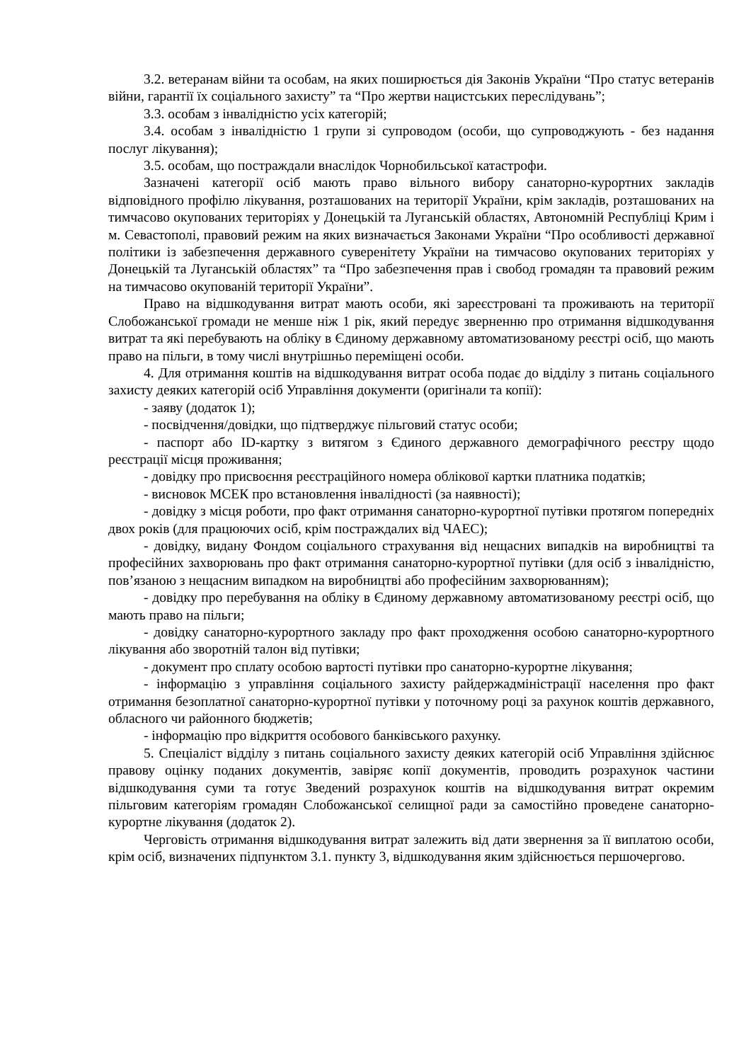3.2. ветеранам війни та особам, на яких поширюється дія Законів України “Про статус ветеранів війни, гарантії їх соціального захисту” та “Про жертви нацистських переслідувань”;
3.3. особам з інвалідністю усіх категорій;
3.4. особам з інвалідністю 1 групи зі супроводом (особи, що супроводжують - без надання послуг лікування);
3.5. особам, що постраждали внаслідок Чорнобильської катастрофи.
Зазначені категорії осіб мають право вільного вибору санаторно-курортних закладів відповідного профілю лікування, розташованих на території України, крім закладів, розташованих на тимчасово окупованих територіях у Донецькій та Луганській областях, Автономній Республіці Крим і м. Севастополі, правовий режим на яких визначається Законами України “Про особливості державної політики із забезпечення державного суверенітету України на тимчасово окупованих територіях у Донецькій та Луганській областях” та “Про забезпечення прав і свобод громадян та правовий режим на тимчасово окупованій території України”.
Право на відшкодування витрат мають особи, які зареєстровані та проживають на території Слобожанської громади не менше ніж 1 рік, який передує зверненню про отримання відшкодування витрат та які перебувають на обліку в Єдиному державному автоматизованому реєстрі осіб, що мають право на пільги, в тому числі внутрішньо переміщені особи.
4. Для отримання коштів на відшкодування витрат особа подає до відділу з питань соціального захисту деяких категорій осіб Управління документи (оригінали та копії):
- заяву (додаток 1);
- посвідчення/довідки, що підтверджує пільговий статус особи;
- паспорт або ID-картку з витягом з Єдиного державного демографічного реєстру щодо реєстрації місця проживання;
- довідку про присвоєння реєстраційного номера облікової картки платника податків;
- висновок МСЕК про встановлення інвалідності (за наявності);
- довідку з місця роботи, про факт отримання санаторно-курортної путівки протягом попередніх двох років (для працюючих осіб, крім постраждалих від ЧАЕС);
- довідку, видану Фондом соціального страхування від нещасних випадків на виробництві та професійних захворювань про факт отримання санаторно-курортної путівки (для осіб з інвалідністю, пов’язаною з нещасним випадком на виробництві або професійним захворюванням);
- довідку про перебування на обліку в Єдиному державному автоматизованому реєстрі осіб, що мають право на пільги;
- довідку санаторно-курортного закладу про факт проходження особою санаторно-курортного лікування або зворотній талон від путівки;
- документ про сплату особою вартості путівки про санаторно-курортне лікування;
- інформацію з управління соціального захисту райдержадміністрації населення про факт отримання безоплатної санаторно-курортної путівки у поточному році за рахунок коштів державного, обласного чи районного бюджетів;
- інформацію про відкриття особового банківського рахунку.
5. Спеціаліст відділу з питань соціального захисту деяких категорій осіб Управління здійснює правову оцінку поданих документів, завіряє копії документів, проводить розрахунок частини відшкодування суми та готує Зведений розрахунок коштів на відшкодування витрат окремим пільговим категоріям громадян Слобожанської селищної ради за самостійно проведене санаторно-курортне лікування (додаток 2).
Черговість отримання відшкодування витрат залежить від дати звернення за її виплатою особи, крім осіб, визначених підпунктом 3.1. пункту 3, відшкодування яким здійснюється першочергово.